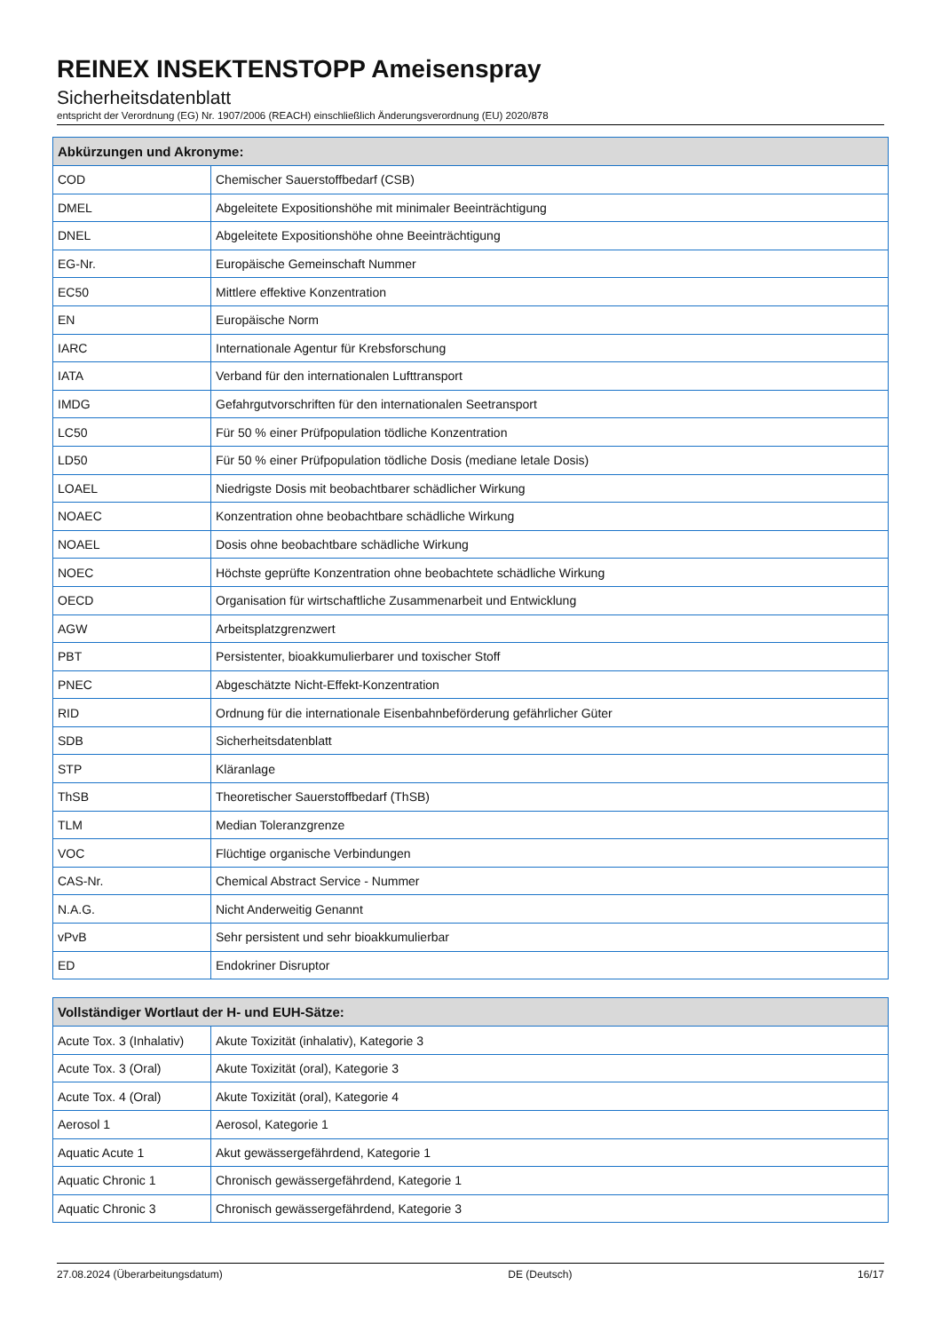REINEX INSEKTENSTOPP Ameisenspray
Sicherheitsdatenblatt
entspricht der Verordnung (EG) Nr. 1907/2006 (REACH) einschließlich Änderungsverordnung (EU) 2020/878
| Abkürzungen und Akronyme: | |
| --- | --- |
| COD | Chemischer Sauerstoffbedarf (CSB) |
| DMEL | Abgeleitete Expositionshöhe mit minimaler Beeinträchtigung |
| DNEL | Abgeleitete Expositionshöhe ohne Beeinträchtigung |
| EG-Nr. | Europäische Gemeinschaft Nummer |
| EC50 | Mittlere effektive Konzentration |
| EN | Europäische Norm |
| IARC | Internationale Agentur für Krebsforschung |
| IATA | Verband für den internationalen Lufttransport |
| IMDG | Gefahrgutvorschriften für den internationalen Seetransport |
| LC50 | Für 50 % einer Prüfpopulation tödliche Konzentration |
| LD50 | Für 50 % einer Prüfpopulation tödliche Dosis (mediane letale Dosis) |
| LOAEL | Niedrigste Dosis mit beobachtbarer schädlicher Wirkung |
| NOAEC | Konzentration ohne beobachtbare schädliche Wirkung |
| NOAEL | Dosis ohne beobachtbare schädliche Wirkung |
| NOEC | Höchste geprüfte Konzentration ohne beobachtete schädliche Wirkung |
| OECD | Organisation für wirtschaftliche Zusammenarbeit und Entwicklung |
| AGW | Arbeitsplatzgrenzwert |
| PBT | Persistenter, bioakkumulierbarer und toxischer Stoff |
| PNEC | Abgeschätzte Nicht-Effekt-Konzentration |
| RID | Ordnung für die internationale Eisenbahnbeförderung gefährlicher Güter |
| SDB | Sicherheitsdatenblatt |
| STP | Kläranlage |
| ThSB | Theoretischer Sauerstoffbedarf (ThSB) |
| TLM | Median Toleranzgrenze |
| VOC | Flüchtige organische Verbindungen |
| CAS-Nr. | Chemical Abstract Service - Nummer |
| N.A.G. | Nicht Anderweitig Genannt |
| vPvB | Sehr persistent und sehr bioakkumulierbar |
| ED | Endokriner Disruptor |
| Vollständiger Wortlaut der H- und EUH-Sätze: | |
| --- | --- |
| Acute Tox. 3 (Inhalativ) | Akute Toxizität (inhalativ), Kategorie 3 |
| Acute Tox. 3 (Oral) | Akute Toxizität (oral), Kategorie 3 |
| Acute Tox. 4 (Oral) | Akute Toxizität (oral), Kategorie 4 |
| Aerosol 1 | Aerosol, Kategorie 1 |
| Aquatic Acute 1 | Akut gewässergefährdend, Kategorie 1 |
| Aquatic Chronic 1 | Chronisch gewässergefährdend, Kategorie 1 |
| Aquatic Chronic 3 | Chronisch gewässergefährdend, Kategorie 3 |
27.08.2024 (Überarbeitungsdatum) DE (Deutsch) 16/17